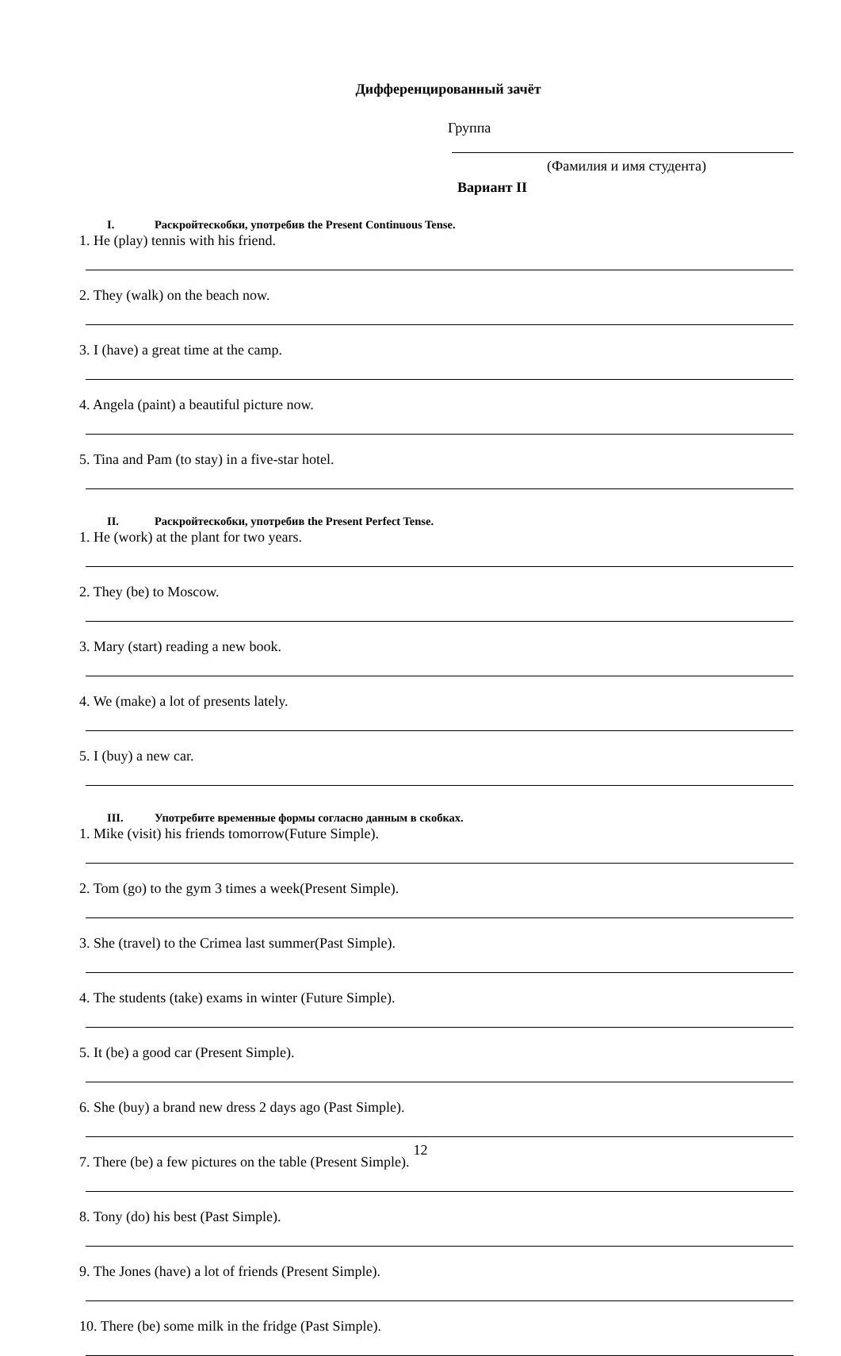Дифференцированный зачёт
Группа
(Фамилия и имя студента)
Вариант II
I. Раскройтескобки, употребив the Present Continuous Tense.
1. He (play) tennis with his friend.
2. They (walk) on the beach now.
3. I (have) a great time at the camp.
4. Angela (paint) a beautiful picture now.
5. Tina and Pam (to stay) in a five-star hotel.
II. Раскройтескобки, употребив the Present Perfect Tense.
1. He (work) at the plant for two years.
2. They (be) to Moscow.
3. Mary (start) reading a new book.
4. We (make) a lot of presents lately.
5. I (buy) a new car.
III. Употребите временные формы согласно данным в скобках.
1. Mike (visit) his friends tomorrow(Future Simple).
2. Tom (go) to the gym 3 times a week(Present Simple).
3. She (travel) to the Crimea last summer(Past Simple).
4. The students (take) exams in winter (Future Simple).
5. It (be) a good car (Present Simple).
6. She (buy) a brand new dress 2 days ago (Past Simple).
7. There (be) a few pictures on the table (Present Simple).
8. Tony (do) his best (Past Simple).
9. The Jones (have) a lot of friends (Present Simple).
10. There (be) some milk in the fridge (Past Simple).
12